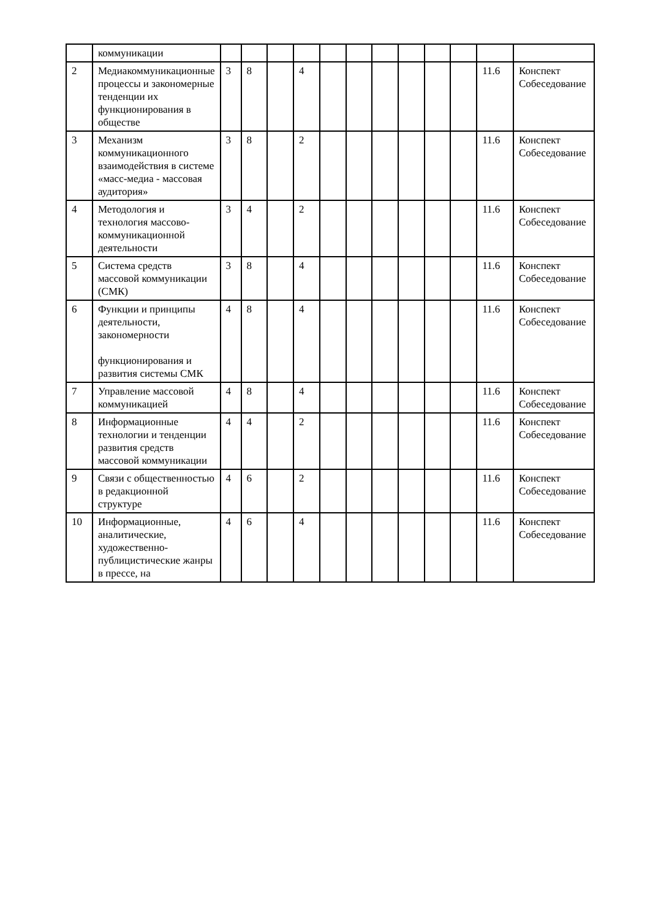| | коммуникации | | | | | | | | | | | | |
| 2 | Медиакоммуникационные процессы и закономерные тенденции их функционирования в обществе | 3 | 8 | | 4 | | | | | | | 11.6 | Конспект Собеседование |
| 3 | Механизм коммуникационного взаимодействия в системе «масс-медиа - массовая аудитория» | 3 | 8 | | 2 | | | | | | | 11.6 | Конспект Собеседование |
| 4 | Методология и технология массово-коммуникационной деятельности | 3 | 4 | | 2 | | | | | | | 11.6 | Конспект Собеседование |
| 5 | Система средств массовой коммуникации (СМК) | 3 | 8 | | 4 | | | | | | | 11.6 | Конспект Собеседование |
| 6 | Функции и принципы деятельности, закономерности функционирования и развития системы СМК | 4 | 8 | | 4 | | | | | | | 11.6 | Конспект Собеседование |
| 7 | Управление массовой коммуникацией | 4 | 8 | | 4 | | | | | | | 11.6 | Конспект Собеседование |
| 8 | Информационные технологии и тенденции развития средств массовой коммуникации | 4 | 4 | | 2 | | | | | | | 11.6 | Конспект Собеседование |
| 9 | Связи с общественностью в редакционной структуре | 4 | 6 | | 2 | | | | | | | 11.6 | Конспект Собеседование |
| 10 | Информационные, аналитические, художественно-публицистические жанры в прессе, на | 4 | 6 | | 4 | | | | | | | 11.6 | Конспект Собеседование |